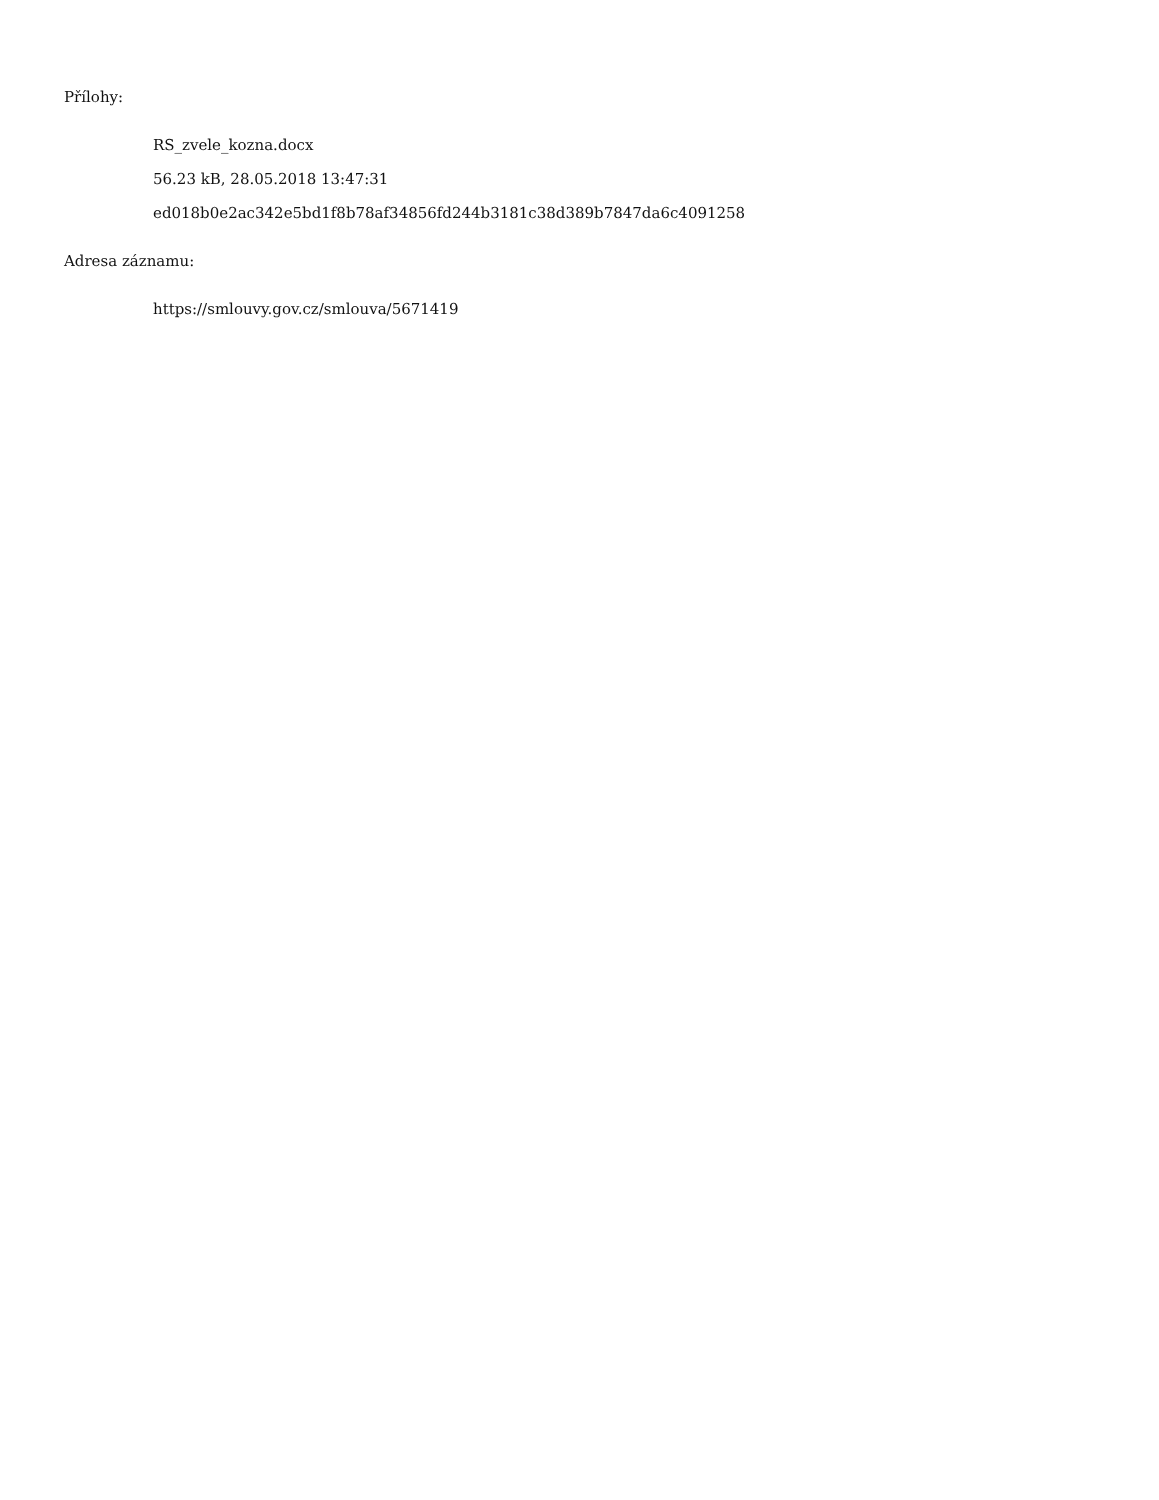Přílohy:
RS_zvele_kozna.docx
56.23 kB, 28.05.2018 13:47:31
ed018b0e2ac342e5bd1f8b78af34856fd244b3181c38d389b7847da6c4091258
Adresa záznamu:
https://smlouvy.gov.cz/smlouva/5671419